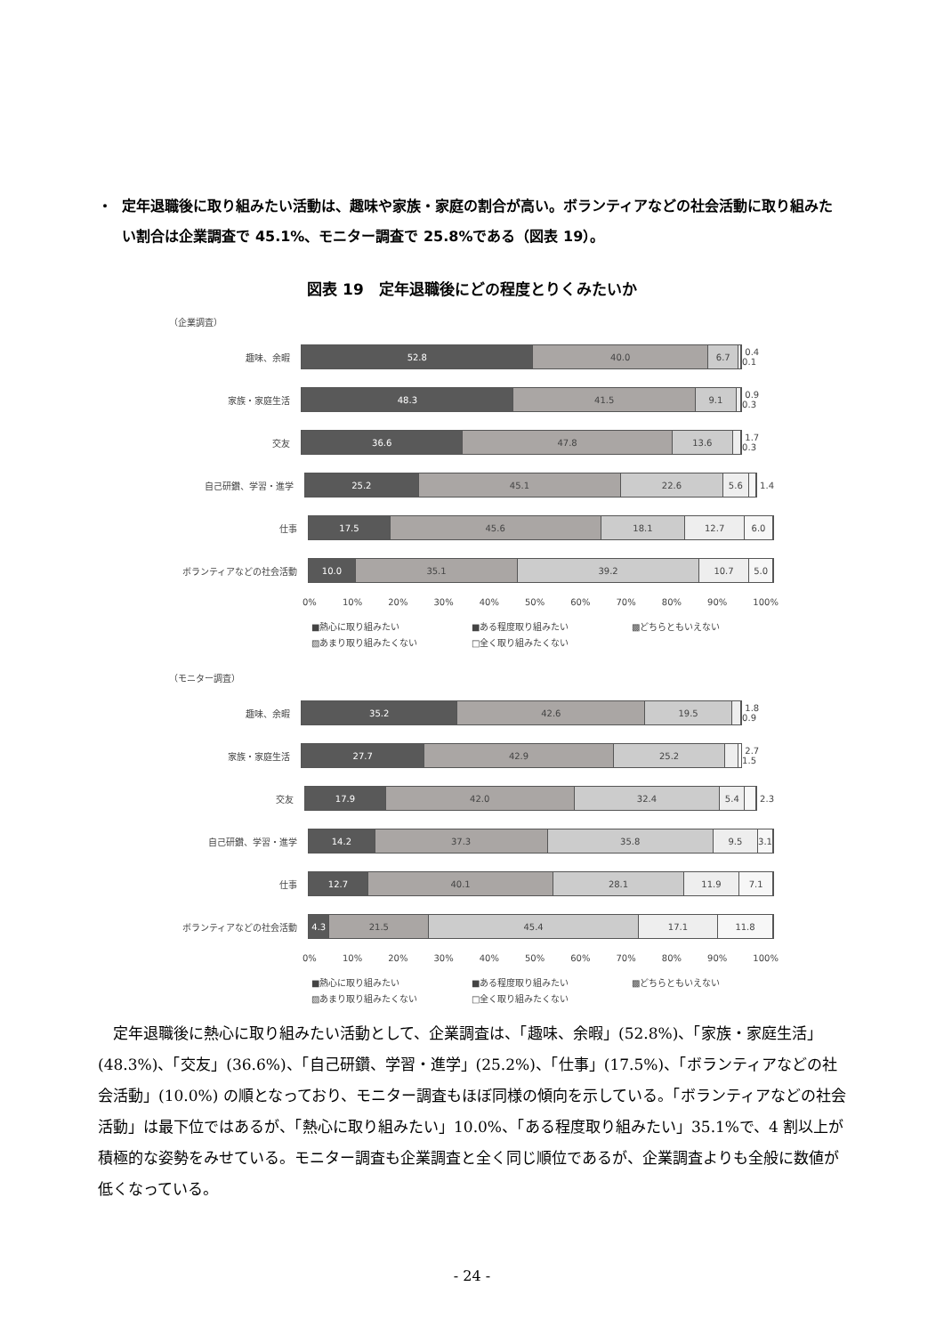・ 定年退職後に取り組みたい活動は、趣味や家族・家庭の割合が高い。ボランティアなどの社会活動に取り組みたい割合は企業調査で 45.1%、モニター調査で 25.8%である（図表 19）。
図表 19　定年退職後にどの程度とりくみたいか
（企業調査）
趣味、余暇
52.8 40.0 6.7
0.4 0.1
家族・家庭生活
48.3 41.5 9.1
0.9 0.3
交友
36.6 47.8 13.6
1.7 0.3
自己研鑽、学習・進学
25.2 45.1 22.6 5.6
1.4
仕事
17.5 45.6 18.1 12.7 6.0
ボランティアなどの社会活動
10.0 35.1 39.2 10.7 5.0
0% 10% 20% 30% 40% 50% 60% 70% 80% 90% 100%
■熱心に取り組みたい ■ある程度取り組みたい ▩どちらともいえない ▨あまり取り組みたくない □全く取り組みたくない
（モニター調査）
趣味、余暇
35.2 42.6 19.5
1.8 0.9
家族・家庭生活
27.7 42.9 25.2
2.7 1.5
交友
17.9 42.0 32.4 5.4
2.3
自己研鑽、学習・進学
14.2 37.3 35.8 9.5 3.1
仕事
12.7 40.1 28.1 11.9 7.1
ボランティアなどの社会活動
4.3 21.5 45.4 17.1 11.8
0% 10% 20% 30% 40% 50% 60% 70% 80% 90% 100%
■熱心に取り組みたい ■ある程度取り組みたい ▩どちらともいえない ▨あまり取り組みたくない □全く取り組みたくない
定年退職後に熱心に取り組みたい活動として、企業調査は、「趣味、余暇」(52.8%)、「家族・家庭生活」(48.3%)、「交友」(36.6%)、「自己研鑽、学習・進学」(25.2%)、「仕事」(17.5%)、「ボランティアなどの社会活動」(10.0%) の順となっており、モニター調査もほぼ同様の傾向を示している。「ボランティアなどの社会活動」は最下位ではあるが、「熱心に取り組みたい」10.0%、「ある程度取り組みたい」35.1%で、4 割以上が積極的な姿勢をみせている。モニター調査も企業調査と全く同じ順位であるが、企業調査よりも全般に数値が低くなっている。
- 24 -